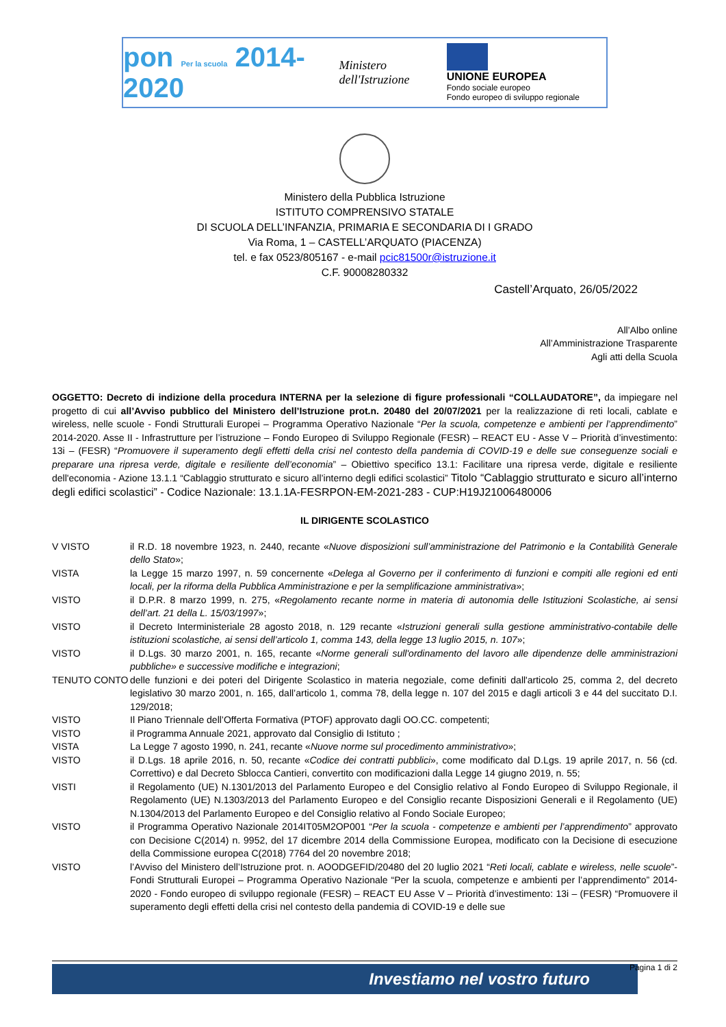pon Per la scuola 2014-2020
Ministero dell'Istruzione
UNIONE EUROPEA
Fondo sociale europeo
Fondo europeo di sviluppo regionale
Ministero della Pubblica Istruzione
ISTITUTO COMPRENSIVO STATALE
DI SCUOLA DELL’INFANZIA, PRIMARIA E SECONDARIA DI I GRADO
Via Roma, 1 – CASTELL’ARQUATO (PIACENZA)
tel. e fax 0523/805167 - e-mail pcic81500r@istruzione.it
C.F. 90008280332
Castell’Arquato, 26/05/2022
All’Albo online
All’Amministrazione Trasparente
Agli atti della Scuola
OGGETTO: Decreto di indizione della procedura INTERNA per la selezione di figure professionali “COLLAUDATORE”, da impiegare nel progetto di cui all’Avviso pubblico del Ministero dell’Istruzione prot.n. 20480 del 20/07/2021 per la realizzazione di reti locali, cablate e wireless, nelle scuole - Fondi Strutturali Europei – Programma Operativo Nazionale “Per la scuola, competenze e ambienti per l’apprendimento” 2014-2020. Asse II - Infrastrutture per l’istruzione – Fondo Europeo di Sviluppo Regionale (FESR) – REACT EU - Asse V – Priorità d’investimento: 13i – (FESR) “Promuovere il superamento degli effetti della crisi nel contesto della pandemia di COVID-19 e delle sue conseguenze sociali e preparare una ripresa verde, digitale e resiliente dell’economia” – Obiettivo specifico 13.1: Facilitare una ripresa verde, digitale e resiliente dell'economia - Azione 13.1.1 “Cablaggio strutturato e sicuro all’interno degli edifici scolastici” Titolo “Cablaggio strutturato e sicuro all’interno degli edifici scolastici” - Codice Nazionale: 13.1.1A-FESRPON-EM-2021-283 - CUP:H19J21006480006
IL DIRIGENTE SCOLASTICO
V VISTO il R.D. 18 novembre 1923, n. 2440, recante «Nuove disposizioni sull’amministrazione del Patrimonio e la Contabilità Generale dello Stato»;
VISTA la Legge 15 marzo 1997, n. 59 concernente «Delega al Governo per il conferimento di funzioni e compiti alle regioni ed enti locali, per la riforma della Pubblica Amministrazione e per la semplificazione amministrativa»;
VISTO il D.P.R. 8 marzo 1999, n. 275, «Regolamento recante norme in materia di autonomia delle Istituzioni Scolastiche, ai sensi dell’art. 21 della L. 15/03/1997»;
VISTO il Decreto Interministeriale 28 agosto 2018, n. 129 recante «Istruzioni generali sulla gestione amministrativo-contabile delle istituzioni scolastiche, ai sensi dell’articolo 1, comma 143, della legge 13 luglio 2015, n. 107»;
VISTO il D.Lgs. 30 marzo 2001, n. 165, recante «Norme generali sull'ordinamento del lavoro alle dipendenze delle amministrazioni pubbliche» e successive modifiche e integrazioni;
TENUTO CONTO delle funzioni e dei poteri del Dirigente Scolastico in materia negoziale, come definiti dall'articolo 25, comma 2, del decreto legislativo 30 marzo 2001, n. 165, dall’articolo 1, comma 78, della legge n. 107 del 2015 e dagli articoli 3 e 44 del succitato D.I. 129/2018;
VISTO Il Piano Triennale dell’Offerta Formativa (PTOF) approvato dagli OO.CC. competenti;
VISTO il Programma Annuale 2021, approvato dal Consiglio di Istituto ;
VISTA La Legge 7 agosto 1990, n. 241, recante «Nuove norme sul procedimento amministrativo»;
VISTO il D.Lgs. 18 aprile 2016, n. 50, recante «Codice dei contratti pubblici», come modificato dal D.Lgs. 19 aprile 2017, n. 56 (cd. Correttivo) e dal Decreto Sblocca Cantieri, convertito con modificazioni dalla Legge 14 giugno 2019, n. 55;
VISTI il Regolamento (UE) N.1301/2013 del Parlamento Europeo e del Consiglio relativo al Fondo Europeo di Sviluppo Regionale, il Regolamento (UE) N.1303/2013 del Parlamento Europeo e del Consiglio recante Disposizioni Generali e il Regolamento (UE) N.1304/2013 del Parlamento Europeo e del Consiglio relativo al Fondo Sociale Europeo;
VISTO il Programma Operativo Nazionale 2014IT05M2OP001 “Per la scuola - competenze e ambienti per l’apprendimento” approvato con Decisione C(2014) n. 9952, del 17 dicembre 2014 della Commissione Europea, modificato con la Decisione di esecuzione della Commissione europea C(2018) 7764 del 20 novembre 2018;
VISTO l’Avviso del Ministero dell’Istruzione prot. n. AOODGEFID/20480 del 20 luglio 2021 “Reti locali, cablate e wireless, nelle scuole”- Fondi Strutturali Europei – Programma Operativo Nazionale “Per la scuola, competenze e ambienti per l’apprendimento” 2014-2020 - Fondo europeo di sviluppo regionale (FESR) – REACT EU Asse V – Priorità d’investimento: 13i – (FESR) “Promuovere il superamento degli effetti della crisi nel contesto della pandemia di COVID-19 e delle sue
Pagina 1 di 2
Investiamo nel vostro futuro